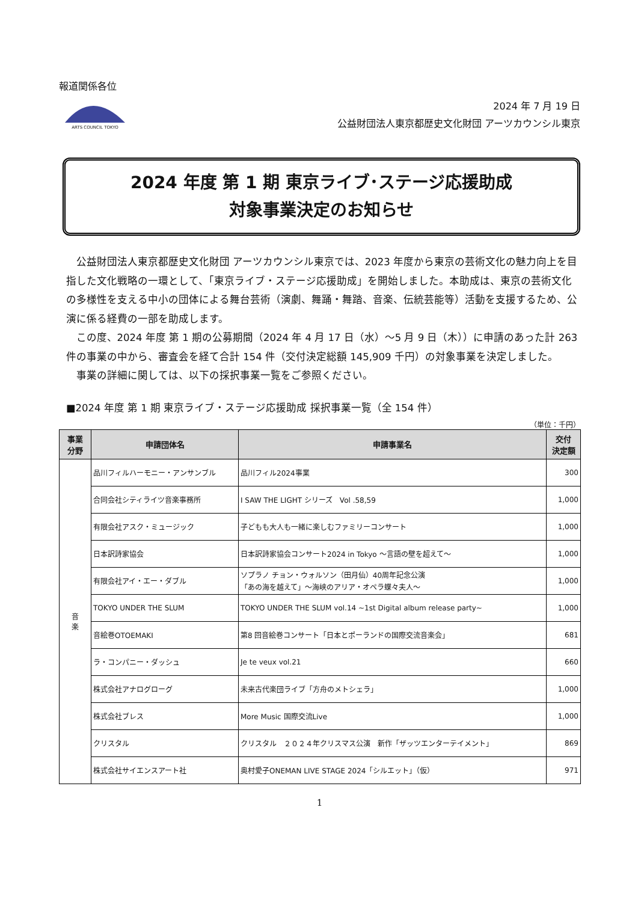報道関係各位
ARTS COUNCIL TOKYO
2024 年 7 月 19 日
公益財団法人東京都歴史文化財団 アーツカウンシル東京
2024 年度 第 1 期 東京ライブ･ステージ応援助成
対象事業決定のお知らせ
公益財団法人東京都歴史文化財団 アーツカウンシル東京では、2023 年度から東京の芸術文化の魅力向上を目指した文化戦略の一環として、「東京ライブ・ステージ応援助成」を開始しました。本助成は、東京の芸術文化の多様性を支える中小の団体による舞台芸術（演劇、舞踊・舞踏、音楽、伝統芸能等）活動を支援するため、公演に係る経費の一部を助成します。
この度、2024 年度 第 1 期の公募期間（2024 年 4 月 17 日（水）～5 月 9 日（木））に申請のあった計 263 件の事業の中から、審査会を経て合計 154 件（交付決定総額 145,909 千円）の対象事業を決定しました。
事業の詳細に関しては、以下の採択事業一覧をご参照ください。
■2024 年度 第 1 期 東京ライブ・ステージ応援助成 採択事業一覧（全 154 件）
（単位：千円）
| 事業 分野 | 申請団体名 | 申請事業名 | 交付 決定額 |
| --- | --- | --- | --- |
| 音 楽 | 品川フィルハーモニー・アンサンブル | 品川フィル2024事業 | 300 |
| | 合同会社シティライツ音楽事務所 | I SAW THE LIGHT シリーズ Vol .58,59 | 1,000 |
| | 有限会社アスク・ミュージック | 子どもも大人も一緒に楽しむファミリーコンサート | 1,000 |
| | 日本訳詩家協会 | 日本訳詩家協会コンサート2024 in Tokyo ～言語の壁を超えて～ | 1,000 |
| | 有限会社アイ・エー・ダブル | ソプラノ チョン・ウォルソン（田月仙）40周年記念公演 「あの海を越えて」～海峡のアリア・オペラ蝶々夫人～ | 1,000 |
| | TOKYO UNDER THE SLUM | TOKYO UNDER THE SLUM vol.14 ~1st Digital album release party~ | 1,000 |
| | 音絵巻OTOEMAKI | 第8 回音絵巻コンサート「日本とポーランドの国際交流音楽会」 | 681 |
| | ラ・コンパニー・ダッシュ | Je te veux vol.21 | 660 |
| | 株式会社アナログローグ | 未来古代楽団ライブ「方舟のメトシェラ」 | 1,000 |
| | 株式会社ブレス | More Music 国際交流Live | 1,000 |
| | クリスタル | クリスタル ２０２４年クリスマス公演 新作「ザッツエンターテイメント」 | 869 |
| | 株式会社サイエンスアート社 | 奥村愛子ONEMAN LIVE STAGE 2024「シルエット」（仮） | 971 |
1